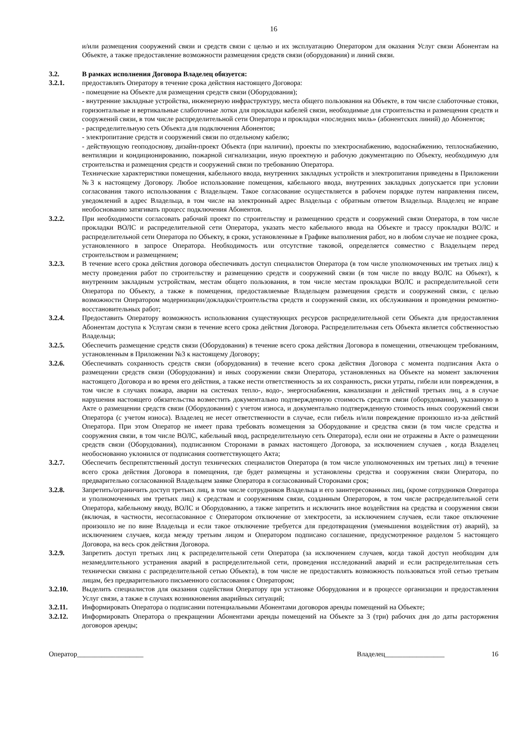16
и/или размещения сооружений связи и средств связи с целью и их эксплуатацию Оператором для оказания Услуг связи Абонентам на Объекте, а также предоставление возможности размещения средств связи (оборудования) и линий связи.
3.2. В рамках исполнения Договора Владелец обязуется:
3.2.1. предоставлять Оператору в течение срока действия настоящего Договора:
- помещение на Объекте для размещения средств связи (Оборудования);
- внутренние закладные устройства, инженерную инфраструктуру, места общего пользования на Объекте, в том числе слаботочные стояки, горизонтальные и вертикальные слаботочные лотки для прокладки кабелей связи, необходимые для строительства и размещения средств и сооружений связи, в том числе распределительной сети Оператора и прокладки «последних миль» (абонентских линий) до Абонентов;
- распределительную сеть Объекта для подключения Абонентов;
- электропитание средств и сооружений связи по отдельному кабелю;
- действующую геоподоснову, дизайн-проект Объекта (при наличии), проекты по электроснабжению, водоснабжению, теплоснабжению, вентиляции и кондиционированию, пожарной сигнализации, иную проектную и рабочую документацию по Объекту, необходимую для строительства и размещения средств и сооружений связи по требованию Оператора.
Технические характеристики помещения, кабельного ввода, внутренних закладных устройств и электропитания приведены в Приложении №3 к настоящему Договору. Любое использование помещения, кабельного ввода, внутренних закладных допускается при условии согласования такого использования с Владельцем. Такое согласование осуществляется в рабочем порядке путем направления писем, уведомлений в адрес Владельца, в том числе на электронный адрес Владельца с обратным ответом Владельца. Владелец не вправе необоснованно затягивать процесс подключения Абонентов.
3.2.2. При необходимости согласовать рабочий проект по строительству и размещению средств и сооружений связи Оператора, в том числе прокладки ВОЛС и распределительной сети Оператора, указать место кабельного ввода на Объекте и трассу прокладки ВОЛС и распределительной сети Оператора по Объекту, в сроки, установленные в Графике выполнения работ, но в любом случае не позднее срока, установленного в запросе Оператора. Необходимость или отсутствие таковой, определяется совместно с Владельцем перед строительством и размещением;
3.2.3. В течение всего срока действия договора обеспечивать доступ специалистов Оператора (в том числе уполномоченных им третьих лиц) к месту проведения работ по строительству и размещению средств и сооружений связи (в том числе по вводу ВОЛС на Объект), к внутренним закладным устройствам, местам общего пользования, в том числе местам прокладки ВОЛС и распределительной сети Оператора по Объекту, а также в помещения, предоставляемые Владельцем размещения средств и сооружений связи, с целью возможности Оператором модернизации/докладки/строительства средств и сооружений связи, их обслуживания и проведения ремонтно-восстановительных работ;
3.2.4. Предоставить Оператору возможность использования существующих ресурсов распределительной сети Объекта для предоставления Абонентам доступа к Услугам связи в течение всего срока действия Договора. Распределительная сеть Объекта является собственностью Владельца;
3.2.5. Обеспечить размещение средств связи (Оборудования) в течение всего срока действия Договора в помещении, отвечающем требованиям, установленным в Приложении №3 к настоящему Договору;
3.2.6. Обеспечивать сохранность средств связи (оборудования) в течение всего срока действия Договора с момента подписания Акта о размещении средств связи (Оборудования) и иных сооружении связи Оператора, установленных на Объекте на момент заключения настоящего Договора и во время его действия, а также нести ответственность за их сохранность, риски утраты, гибели или повреждения, в том числе в случаях пожара, аварии на системах тепло-, водо-, энергоснабжения, канализации и действий третьих лиц, а в случае нарушения настоящего обязательства возместить документально подтвержденную стоимость средств связи (оборудования), указанную в Акте о размещении средств связи (Оборудования) с учетом износа, и документально подтвержденную стоимость иных сооружений связи Оператора (с учетом износа). Владелец не несет ответственности в случае, если гибель и/или повреждение произошло из-за действий Оператора. При этом Оператор не имеет права требовать возмещения за Оборудование и средства связи (в том числе средства и сооружения связи, в том числе ВОЛС, кабельный ввод, распределительную сеть Оператора), если они не отражены в Акте о размещении средств связи (Оборудования), подписанном Сторонами в рамках настоящего Договора, за исключением случаев , когда Владелец необоснованно уклонился от подписания соответствующего Акта;
3.2.7. Обеспечить беспрепятственный доступ технических специалистов Оператора (в том числе уполномоченных им третьих лиц) в течение всего срока действия Договора в помещения, где будет размещены и установлены средства и сооружения связи Оператора, по предварительно согласованной Владельцем заявке Оператора в согласованный Сторонами срок;
3.2.8. Запретить/ограничить доступ третьих лиц, в том числе сотрудников Владельца и его заинтересованных лиц, (кроме сотрудников Оператора и уполномоченных им третьих лиц) к средствам и сооружениям связи, созданным Оператором, в том числе распределительной сети Оператора, кабельному вводу, ВОЛС и Оборудованию, а также запретить и исключить иное воздействия на средства и сооружения связи (включая, в частности, несогласованное с Оператором отключение от электросети, за исключением случаев, если такое отключение произошло не по вине Владельца и если такое отключение требуется для предотвращения (уменьшения воздействия от) аварий), за исключением случаев, когда между третьим лицом и Оператором подписано соглашение, предусмотренное разделом 5 настоящего Договора, на весь срок действия Договора.
3.2.9. Запретить доступ третьих лиц к распределительной сети Оператора (за исключением случаев, когда такой доступ необходим для незамедлительного устранения аварий в распределительной сети, проведения исследований аварий и если распределительная сеть технически связана с распределительной сетью Объекта), в том числе не предоставлять возможность пользоваться этой сетью третьим лицам, без предварительного письменного согласования с Оператором;
3.2.10. Выделить специалистов для оказания содействия Оператору при установке Оборудования и в процессе организации и предоставления Услуг связи, а также в случаях возникновения аварийных ситуаций;
3.2.11. Информировать Оператора о подписании потенциальными Абонентами договоров аренды помещений на Объекте;
3.2.12. Информировать Оператора о прекращении Абонентами аренды помещений на Объекте за 3 (три) рабочих дня до даты расторжения договоров аренды;
Оператор___________________ Владелец_________________ 16